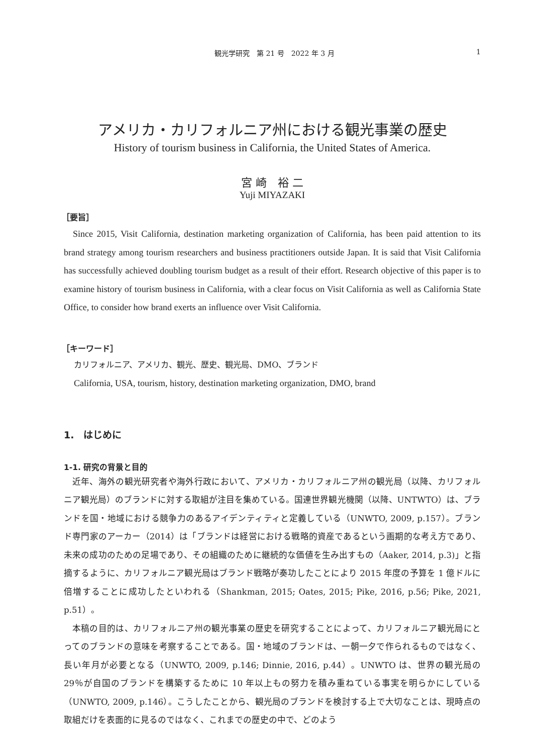観光学研究　第 21 号　2022 年 3 月 1
アメリカ・カリフォルニア州における観光事業の歴史
History of tourism business in California, the United States of America.
宮 崎　裕 二
Yuji MIYAZAKI
［要旨］
Since 2015, Visit California, destination marketing organization of California, has been paid attention to its brand strategy among tourism researchers and business practitioners outside Japan. It is said that Visit California has successfully achieved doubling tourism budget as a result of their effort. Research objective of this paper is to examine history of tourism business in California, with a clear focus on Visit California as well as California State Office, to consider how brand exerts an influence over Visit California.
［キーワード］
カリフォルニア、アメリカ、観光、歴史、観光局、DMO、ブランド
California, USA, tourism, history, destination marketing organization, DMO, brand
1.　はじめに
1-1. 研究の背景と目的
近年、海外の観光研究者や海外行政において、アメリカ・カリフォルニア州の観光局（以降、カリフォルニア観光局）のブランドに対する取組が注目を集めている。国連世界観光機関（以降、UNTWTO）は、ブランドを国・地域における競争力のあるアイデンティティと定義している（UNWTO, 2009, p.157）。ブランド専門家のアーカー（2014）は「ブランドは経営における戦略的資産であるという画期的な考え方であり、未来の成功のための足場であり、その組織のために継続的な価値を生み出すもの（Aaker, 2014, p.3)」と指摘するように、カリフォルニア観光局はブランド戦略が奏功したことにより 2015 年度の予算を 1 億ドルに倍増することに成功したといわれる（Shankman, 2015; Oates, 2015; Pike, 2016, p.56; Pike, 2021, p.51）。
本稿の目的は、カリフォルニア州の観光事業の歴史を研究することによって、カリフォルニア観光局にとってのブランドの意味を考察することである。国・地域のブランドは、一朝一夕で作られるものではなく、長い年月が必要となる（UNWTO, 2009, p.146; Dinnie, 2016, p.44）。UNWTO は、世界の観光局の 29％が自国のブランドを構築するために 10 年以上もの努力を積み重ねている事実を明らかにしている（UNWTO, 2009, p.146）。こうしたことから、観光局のブランドを検討する上で大切なことは、現時点の取組だけを表面的に見るのではなく、これまでの歴史の中で、どのよう